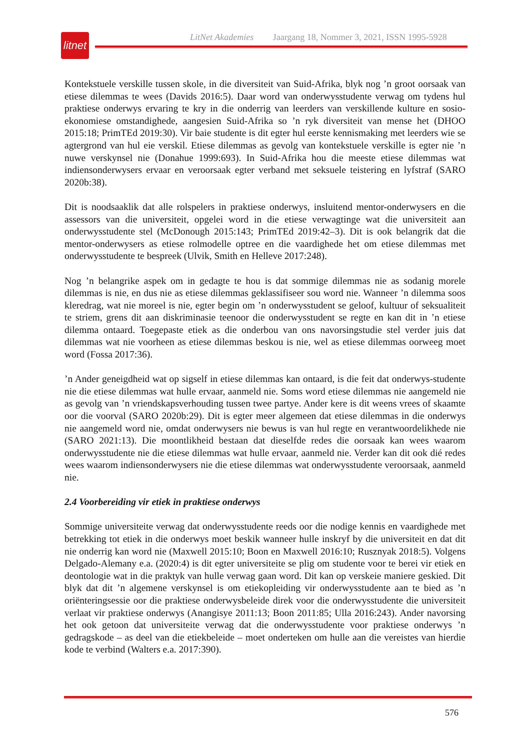LitNet Akademies Jaargang 18, Nommer 3, 2021, ISSN 1995-5928
litnet
Kontekstuele verskille tussen skole, in die diversiteit van Suid-Afrika, blyk nog ’n groot oorsaak van etiese dilemmas te wees (Davids 2016:5). Daar word van onderwysstudente verwag om tydens hul praktiese onderwys ervaring te kry in die onderrig van leerders van verskillende kulture en sosio-ekonomiese omstandighede, aangesien Suid-Afrika so ’n ryk diversiteit van mense het (DHOO 2015:18; PrimTEd 2019:30). Vir baie studente is dit egter hul eerste kennismaking met leerders wie se agtergrond van hul eie verskil. Etiese dilemmas as gevolg van kontekstuele verskille is egter nie ’n nuwe verskynsel nie (Donahue 1999:693). In Suid-Afrika hou die meeste etiese dilemmas wat indiensonderwysers ervaar en veroorsaak egter verband met seksuele teistering en lyfstraf (SARO 2020b:38).
Dit is noodsaaklik dat alle rolspelers in praktiese onderwys, insluitend mentor-onderwysers en die assessors van die universiteit, opgelei word in die etiese verwagtinge wat die universiteit aan onderwysstudente stel (McDonough 2015:143; PrimTEd 2019:42–3). Dit is ook belangrik dat die mentor-onderwysers as etiese rolmodelle optree en die vaardighede het om etiese dilemmas met onderwysstudente te bespreek (Ulvik, Smith en Helleve 2017:248).
Nog ’n belangrike aspek om in gedagte te hou is dat sommige dilemmas nie as sodanig morele dilemmas is nie, en dus nie as etiese dilemmas geklassifiseer sou word nie. Wanneer ’n dilemma soos kleredrag, wat nie moreel is nie, egter begin om ’n onderwysstudent se geloof, kultuur of seksualiteit te striem, grens dit aan diskriminasie teenoor die onderwysstudent se regte en kan dit in ’n etiese dilemma ontaard. Toegepaste etiek as die onderbou van ons navorsingstudie stel verder juis dat dilemmas wat nie voorheen as etiese dilemmas beskou is nie, wel as etiese dilemmas oorweeg moet word (Fossa 2017:36).
’n Ander geneigdheid wat op sigself in etiese dilemmas kan ontaard, is die feit dat onderwys-studente nie die etiese dilemmas wat hulle ervaar, aanmeld nie. Soms word etiese dilemmas nie aangemeld nie as gevolg van ’n vriendskapsverhouding tussen twee partye. Ander kere is dit weens vrees of skaamte oor die voorval (SARO 2020b:29). Dit is egter meer algemeen dat etiese dilemmas in die onderwys nie aangemeld word nie, omdat onderwysers nie bewus is van hul regte en verantwoordelikhede nie (SARO 2021:13). Die moontlikheid bestaan dat dieselfde redes die oorsaak kan wees waarom onderwysstudente nie die etiese dilemmas wat hulle ervaar, aanmeld nie. Verder kan dit ook dié redes wees waarom indiensonderwysers nie die etiese dilemmas wat onderwysstudente veroorsaak, aanmeld nie.
2.4 Voorbereiding vir etiek in praktiese onderwys
Sommige universiteite verwag dat onderwysstudente reeds oor die nodige kennis en vaardighede met betrekking tot etiek in die onderwys moet beskik wanneer hulle inskryf by die universiteit en dat dit nie onderrig kan word nie (Maxwell 2015:10; Boon en Maxwell 2016:10; Rusznyak 2018:5). Volgens Delgado-Alemany e.a. (2020:4) is dit egter universiteite se plig om studente voor te berei vir etiek en deontologie wat in die praktyk van hulle verwag gaan word. Dit kan op verskeie maniere geskied. Dit blyk dat dit ’n algemene verskynsel is om etiekopleiding vir onderwysstudente aan te bied as ’n oriënteringsessie oor die praktiese onderwysbeleide direk voor die onderwysstudente die universiteit verlaat vir praktiese onderwys (Anangisye 2011:13; Boon 2011:85; Ulla 2016:243). Ander navorsing het ook getoon dat universiteite verwag dat die onderwysstudente voor praktiese onderwys ’n gedragskode – as deel van die etiekbeleide – moet onderteken om hulle aan die vereistes van hierdie kode te verbind (Walters e.a. 2017:390).
576